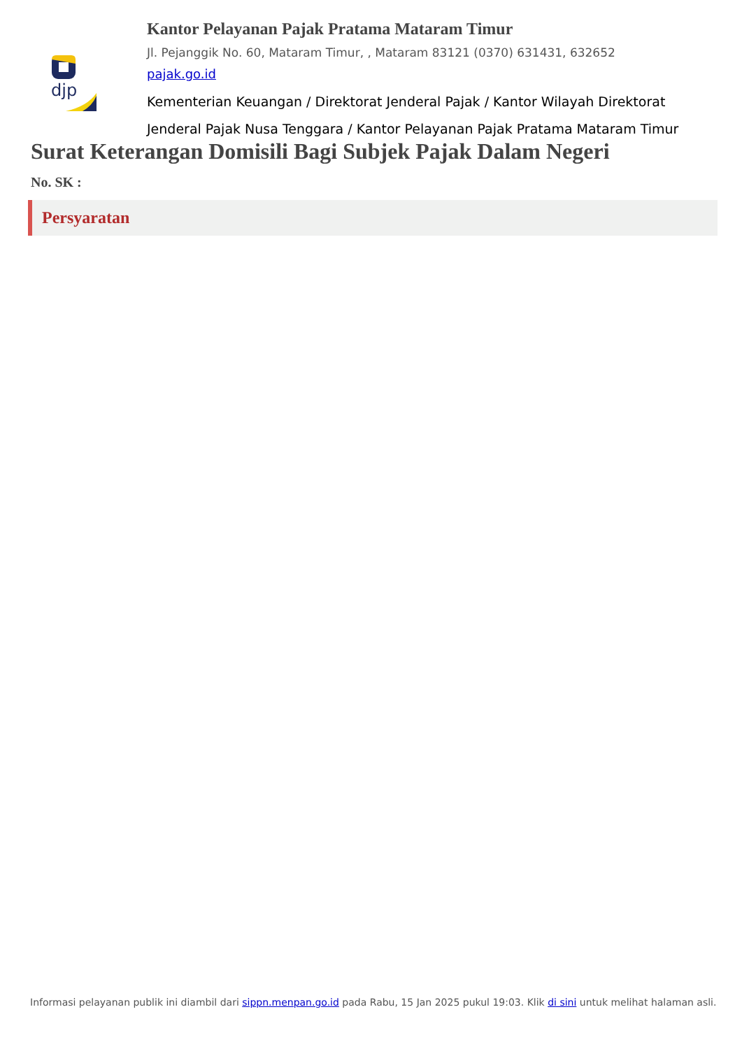djp
Kantor Pelayanan Pajak Pratama Mataram Timur
Jl. Pejanggik No. 60, Mataram Timur, , Mataram 83121 (0370) 631431, 632652
pajak.go.id
Kementerian Keuangan / Direktorat Jenderal Pajak / Kantor Wilayah Direktorat Jenderal Pajak Nusa Tenggara / Kantor Pelayanan Pajak Pratama Mataram Timur
Surat Keterangan Domisili Bagi Subjek Pajak Dalam Negeri
No. SK :
Persyaratan
Informasi pelayanan publik ini diambil dari sippn.menpan.go.id pada Rabu, 15 Jan 2025 pukul 19:03. Klik di sini untuk melihat halaman asli.